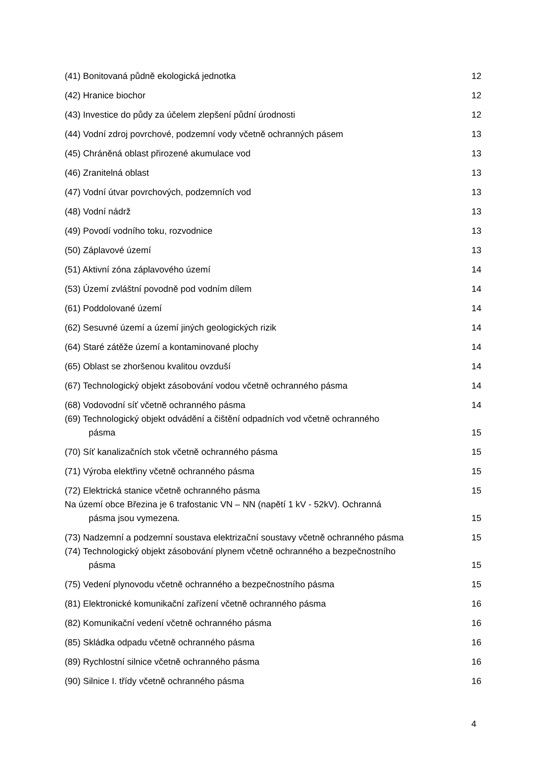(41) Bonitovaná půdně ekologická jednotka
12
(42) Hranice biochor
12
(43) Investice do půdy za účelem zlepšení půdní úrodnosti
12
(44) Vodní zdroj povrchové, podzemní vody včetně ochranných pásem
13
(45) Chráněná oblast přirozené akumulace vod
13
(46) Zranitelná oblast
13
(47) Vodní útvar povrchových, podzemních vod
13
(48) Vodní nádrž
13
(49) Povodí vodního toku, rozvodnice
13
(50) Záplavové území
13
(51) Aktivní zóna záplavového území
14
(53) Území zvláštní povodně pod vodním dílem
14
(61) Poddolované území
14
(62) Sesuvné území a území jiných geologických rizik
14
(64) Staré zátěže území a kontaminované plochy
14
(65) Oblast se zhoršenou kvalitou ovzduší
14
(67) Technologický objekt zásobování vodou včetně ochranného pásma
14
(68) Vodovodní síť včetně ochranného pásma
14
(69) Technologický objekt odvádění a čištění odpadních vod včetně ochranného
pásma
15
(70) Síť kanalizačních stok včetně ochranného pásma
15
(71) Výroba elektřiny včetně ochranného pásma
15
(72) Elektrická stanice včetně ochranného pásma
15
Na území obce Březina je 6 trafostanic VN – NN (napětí 1 kV - 52kV). Ochranná
pásma jsou vymezena.
15
(73) Nadzemní a podzemní soustava elektrizační soustavy včetně ochranného pásma
15
(74) Technologický objekt zásobování plynem včetně ochranného a bezpečnostního
pásma
15
(75) Vedení plynovodu včetně ochranného a bezpečnostního pásma
15
(81) Elektronické komunikační zařízení včetně ochranného pásma
16
(82) Komunikační vedení včetně ochranného pásma
16
(85) Skládka odpadu včetně ochranného pásma
16
(89) Rychlostní silnice včetně ochranného pásma
16
(90) Silnice I. třídy včetně ochranného pásma
16
4